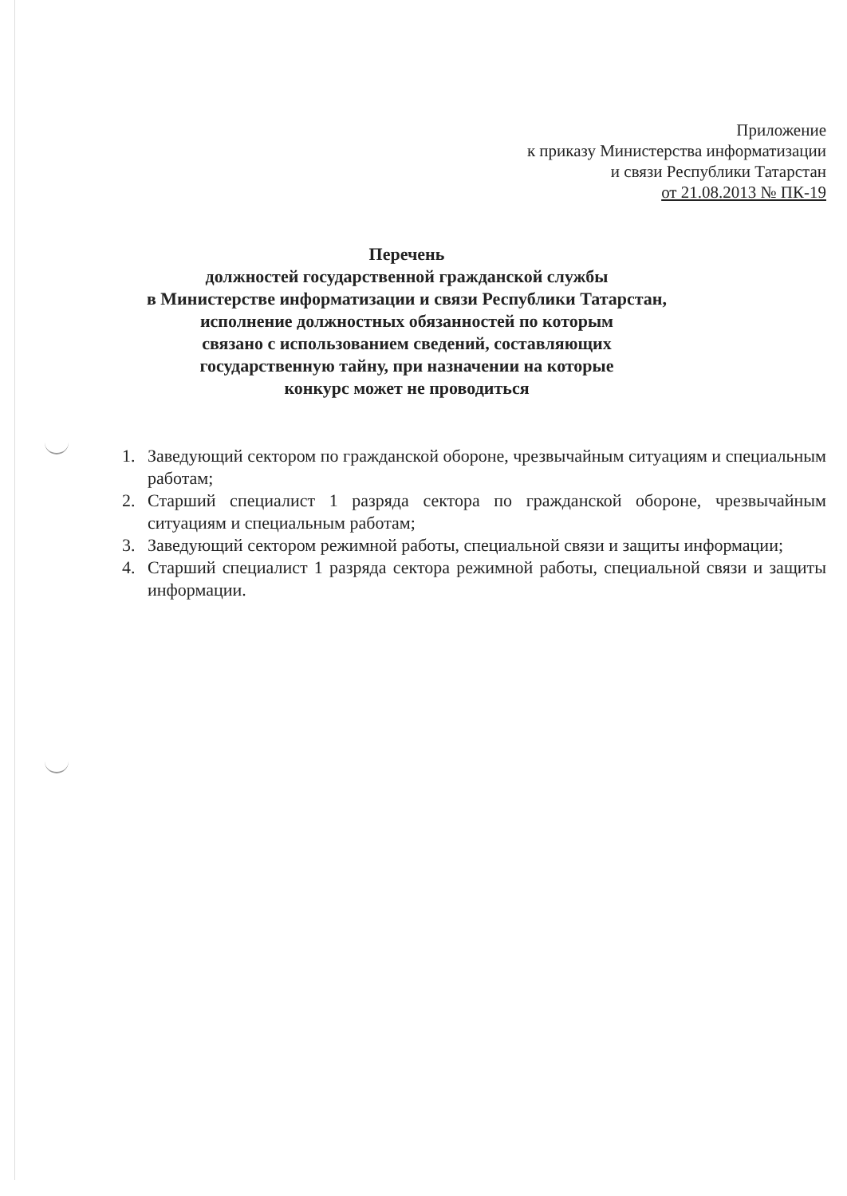Приложение
к приказу Министерства информатизации
и связи Республики Татарстан
от 21.08.2013 № ПК-19
Перечень
должностей государственной гражданской службы
в Министерстве информатизации и связи Республики Татарстан,
исполнение должностных обязанностей по которым
связано с использованием сведений, составляющих
государственную тайну, при назначении на которые
конкурс может не проводиться
1. Заведующий сектором по гражданской обороне, чрезвычайным ситуациям и специальным работам;
2. Старший специалист 1 разряда сектора по гражданской обороне, чрезвычайным ситуациям и специальным работам;
3. Заведующий сектором режимной работы, специальной связи и защиты информации;
4. Старший специалист 1 разряда сектора режимной работы, специальной связи и защиты информации.